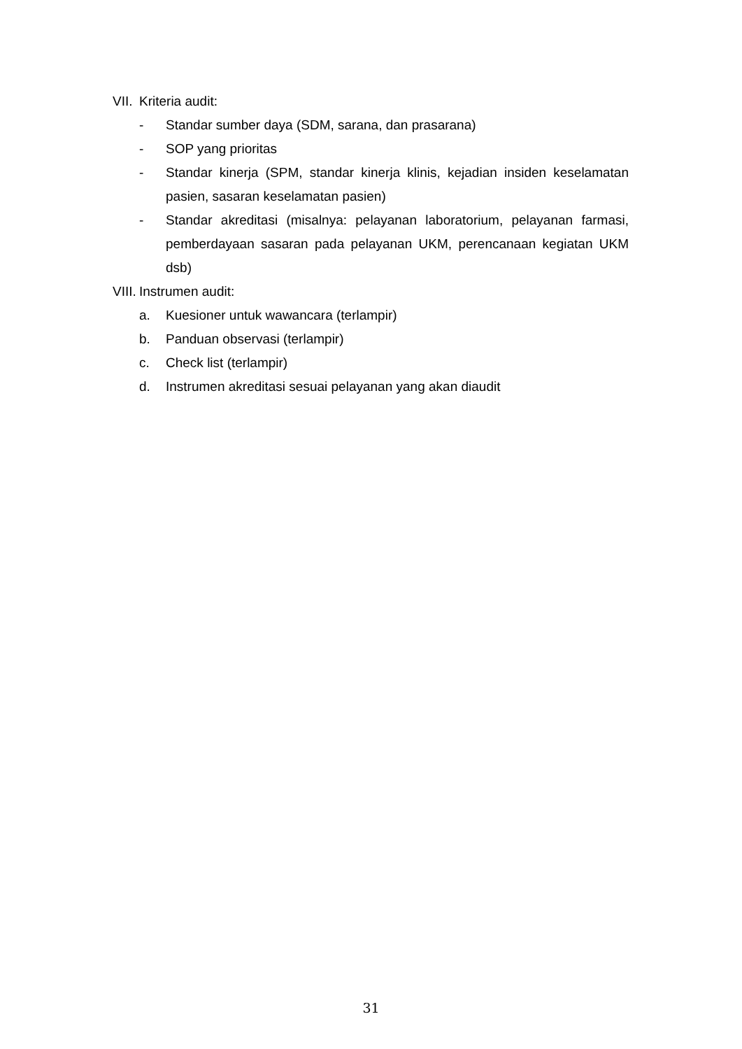VII. Kriteria audit:
- Standar sumber daya (SDM, sarana, dan prasarana)
- SOP yang prioritas
- Standar kinerja (SPM, standar kinerja klinis, kejadian insiden keselamatan pasien, sasaran keselamatan pasien)
- Standar akreditasi (misalnya: pelayanan laboratorium, pelayanan farmasi, pemberdayaan sasaran pada pelayanan UKM, perencanaan kegiatan UKM dsb)
VIII. Instrumen audit:
a. Kuesioner untuk wawancara (terlampir)
b. Panduan observasi (terlampir)
c. Check list (terlampir)
d. Instrumen akreditasi sesuai pelayanan yang akan diaudit
31